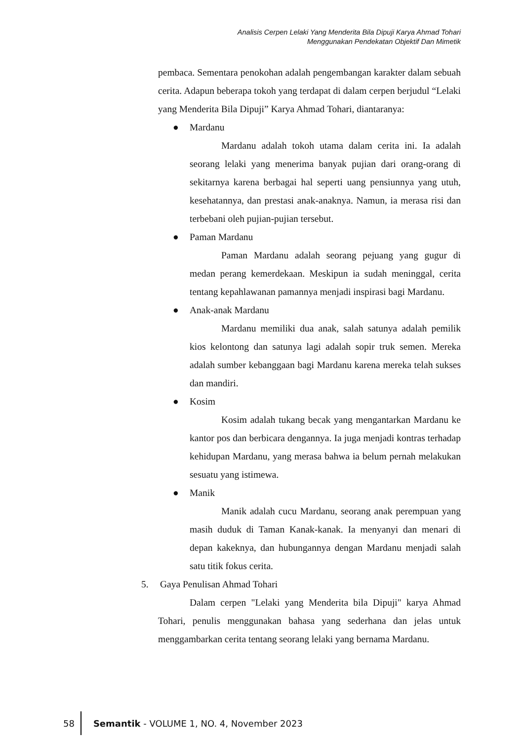Analisis Cerpen Lelaki Yang Menderita Bila Dipuji Karya Ahmad Tohari
Menggunakan Pendekatan Objektif Dan Mimetik
pembaca. Sementara penokohan adalah pengembangan karakter dalam sebuah cerita. Adapun beberapa tokoh yang terdapat di dalam cerpen berjudul “Lelaki yang Menderita Bila Dipuji” Karya Ahmad Tohari, diantaranya:
● Mardanu
Mardanu adalah tokoh utama dalam cerita ini. Ia adalah seorang lelaki yang menerima banyak pujian dari orang-orang di sekitarnya karena berbagai hal seperti uang pensiunnya yang utuh, kesehatannya, dan prestasi anak-anaknya. Namun, ia merasa risi dan terbebani oleh pujian-pujian tersebut.
● Paman Mardanu
Paman Mardanu adalah seorang pejuang yang gugur di medan perang kemerdekaan. Meskipun ia sudah meninggal, cerita tentang kepahlawanan pamannya menjadi inspirasi bagi Mardanu.
● Anak-anak Mardanu
Mardanu memiliki dua anak, salah satunya adalah pemilik kios kelontong dan satunya lagi adalah sopir truk semen. Mereka adalah sumber kebanggaan bagi Mardanu karena mereka telah sukses dan mandiri.
● Kosim
Kosim adalah tukang becak yang mengantarkan Mardanu ke kantor pos dan berbicara dengannya. Ia juga menjadi kontras terhadap kehidupan Mardanu, yang merasa bahwa ia belum pernah melakukan sesuatu yang istimewa.
● Manik
Manik adalah cucu Mardanu, seorang anak perempuan yang masih duduk di Taman Kanak-kanak. Ia menyanyi dan menari di depan kakeknya, dan hubungannya dengan Mardanu menjadi salah satu titik fokus cerita.
5. Gaya Penulisan Ahmad Tohari
Dalam cerpen "Lelaki yang Menderita bila Dipuji" karya Ahmad Tohari, penulis menggunakan bahasa yang sederhana dan jelas untuk menggambarkan cerita tentang seorang lelaki yang bernama Mardanu.
58 Semantik - VOLUME 1, NO. 4, November 2023